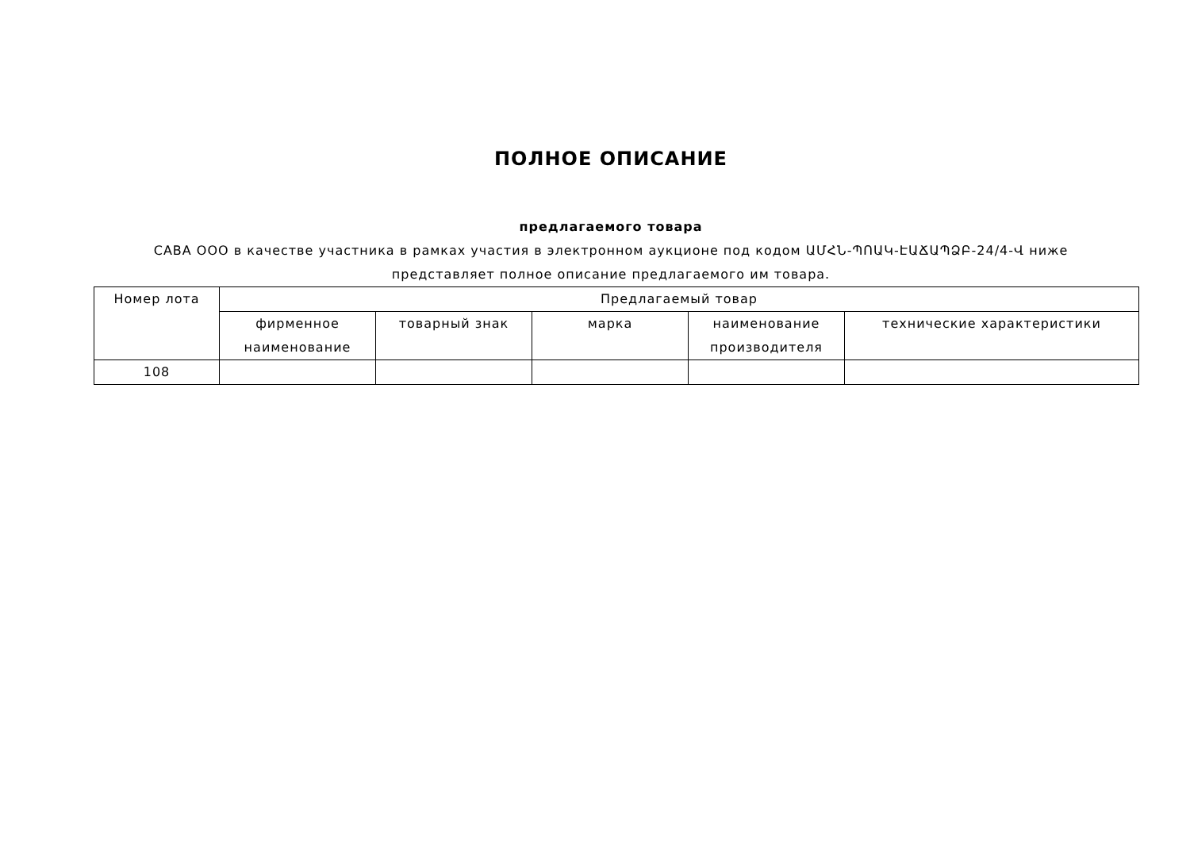ПОЛНОЕ ОПИСАНИЕ
предлагаемого товара
CABA ООО в качестве участника в рамках участия в электронном аукционе под кодом ԱՄՀՆ-ՊՈԱԿ-ԷԱՃԱՊՁԲ-24/4-Վ ниже представляет полное описание предлагаемого им товара.
| Номер лота | Предлагаемый товар | | | | |
| --- | --- | --- | --- | --- | --- |
| | фирменное наименование | товарный знак | марка | наименование производителя | технические характеристики |
| 108 | | | | | |